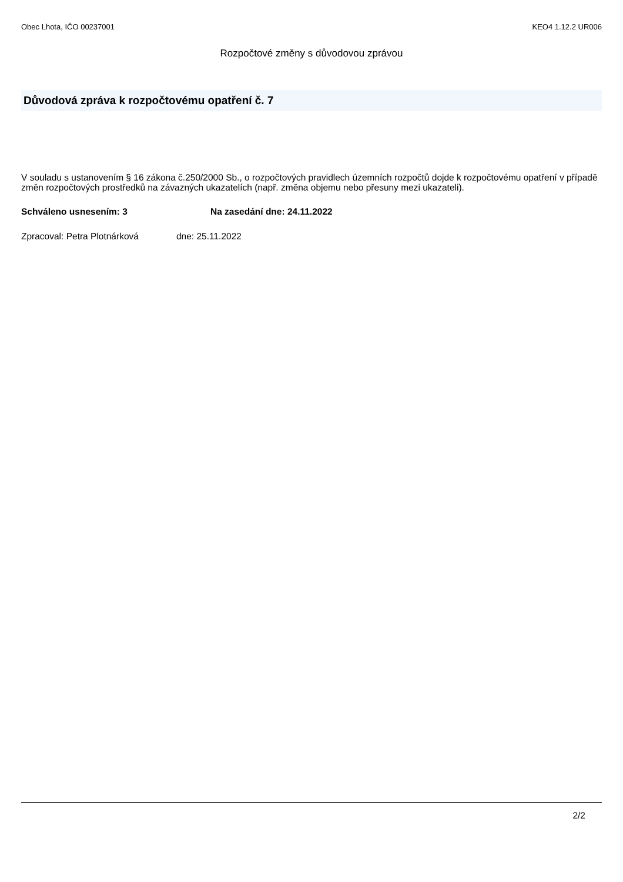Obec Lhota, IČO 00237001 KEO4 1.12.2 UR006
Rozpočtové změny s důvodovou zprávou
Důvodová zpráva k rozpočtovému opatření č. 7
V souladu s ustanovením § 16 zákona č.250/2000 Sb., o rozpočtových pravidlech územních rozpočtů dojde k rozpočtovému opatření v případě změn rozpočtových prostředků na závazných ukazatelích (např. změna objemu nebo přesuny mezi ukazateli).
Schváleno usnesením: 3 Na zasedání dne: 24.11.2022
Zpracoval: Petra Plotnárková dne: 25.11.2022
2/2